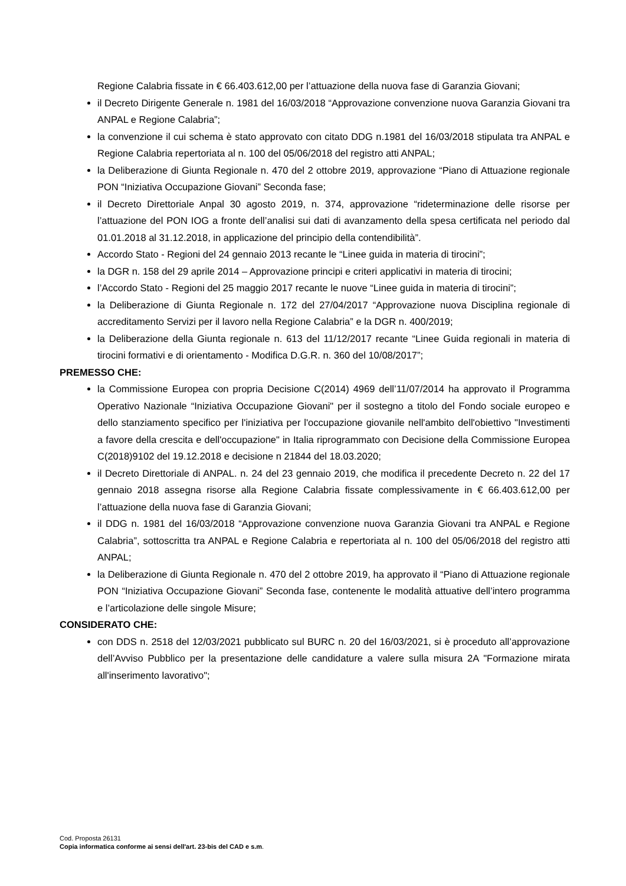Regione Calabria fissate in € 66.403.612,00 per l’attuazione della nuova fase di Garanzia Giovani;
il Decreto Dirigente Generale n. 1981 del 16/03/2018 “Approvazione convenzione nuova Garanzia Giovani tra ANPAL e Regione Calabria”;
la convenzione il cui schema è stato approvato con citato DDG n.1981 del 16/03/2018 stipulata tra ANPAL e Regione Calabria repertoriata al n. 100 del 05/06/2018 del registro atti ANPAL;
la Deliberazione di Giunta Regionale n. 470 del 2 ottobre 2019, approvazione “Piano di Attuazione regionale PON “Iniziativa Occupazione Giovani” Seconda fase;
il Decreto Direttoriale Anpal 30 agosto 2019, n. 374, approvazione “rideterminazione delle risorse per l’attuazione del PON IOG a fronte dell’analisi sui dati di avanzamento della spesa certificata nel periodo dal 01.01.2018 al 31.12.2018, in applicazione del principio della contendibilità”.
Accordo Stato - Regioni del 24 gennaio 2013 recante le “Linee guida in materia di tirocini”;
la DGR n. 158 del 29 aprile 2014 – Approvazione principi e criteri applicativi in materia di tirocini;
l’Accordo Stato - Regioni del 25 maggio 2017 recante le nuove “Linee guida in materia di tirocini”;
la Deliberazione di Giunta Regionale n. 172 del 27/04/2017 “Approvazione nuova Disciplina regionale di accreditamento Servizi per il lavoro nella Regione Calabria” e la DGR n. 400/2019;
la Deliberazione della Giunta regionale n. 613 del 11/12/2017 recante “Linee Guida regionali in materia di tirocini formativi e di orientamento - Modifica D.G.R. n. 360 del 10/08/2017”;
PREMESSO CHE:
la Commissione Europea con propria Decisione C(2014) 4969 dell’11/07/2014 ha approvato il Programma Operativo Nazionale “Iniziativa Occupazione Giovani" per il sostegno a titolo del Fondo sociale europeo e dello stanziamento specifico per l'iniziativa per l'occupazione giovanile nell'ambito dell'obiettivo "Investimenti a favore della crescita e dell'occupazione" in Italia riprogrammato con Decisione della Commissione Europea C(2018)9102 del 19.12.2018 e decisione n 21844 del 18.03.2020;
il Decreto Direttoriale di ANPAL. n. 24 del 23 gennaio 2019, che modifica il precedente Decreto n. 22 del 17 gennaio 2018 assegna risorse alla Regione Calabria fissate complessivamente in € 66.403.612,00 per l’attuazione della nuova fase di Garanzia Giovani;
il DDG n. 1981 del 16/03/2018 “Approvazione convenzione nuova Garanzia Giovani tra ANPAL e Regione Calabria”, sottoscritta tra ANPAL e Regione Calabria e repertoriata al n. 100 del 05/06/2018 del registro atti ANPAL;
la Deliberazione di Giunta Regionale n. 470 del 2 ottobre 2019, ha approvato il “Piano di Attuazione regionale PON “Iniziativa Occupazione Giovani” Seconda fase, contenente le modalità attuative dell’intero programma e l’articolazione delle singole Misure;
CONSIDERATO CHE:
con DDS n. 2518 del 12/03/2021 pubblicato sul BURC n. 20 del 16/03/2021, si è proceduto all’approvazione dell’Avviso Pubblico per la presentazione delle candidature a valere sulla misura 2A "Formazione mirata all'inserimento lavorativo";
Cod. Proposta 26131
Copia informatica conforme ai sensi dell'art. 23-bis del CAD e s.m.